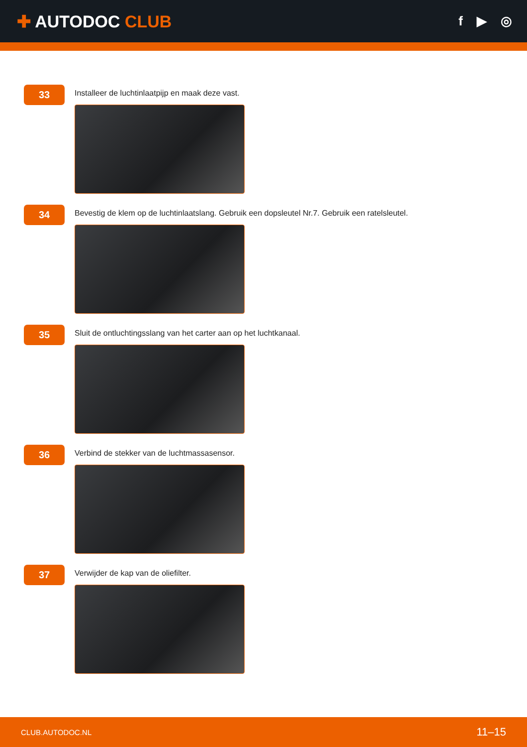✚ AUTODOC CLUB
f ▶ ◎
33
Installeer de luchtinlaatpijp en maak deze vast.
34
Bevestig de klem op de luchtinlaatslang. Gebruik een dopsleutel Nr.7. Gebruik een ratelsleutel.
35
Sluit de ontluchtingsslang van het carter aan op het luchtkanaal.
36
Verbind de stekker van de luchtmassasensor.
37
Verwijder de kap van de oliefilter.
CLUB.AUTODOC.NL 11–15